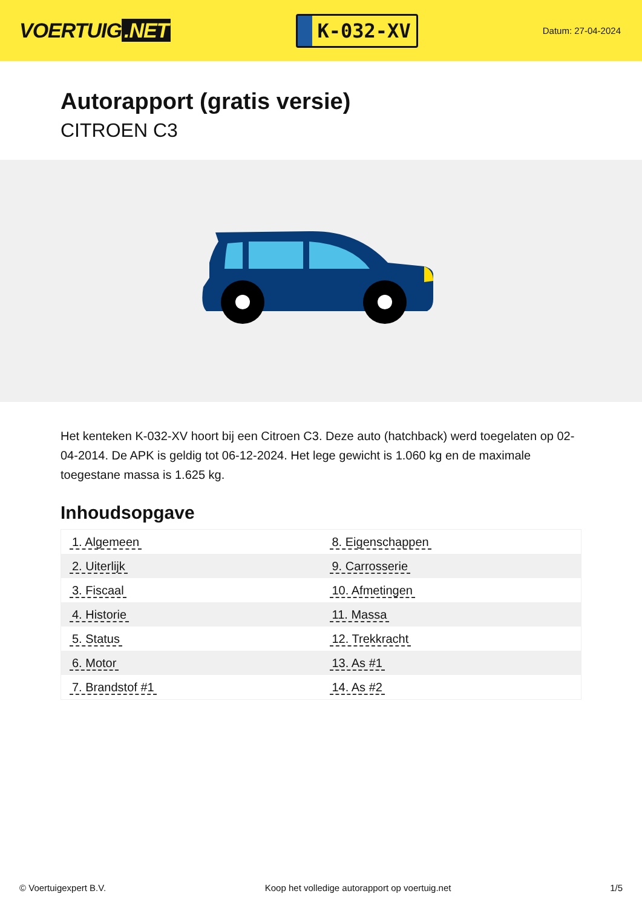VOERTUIG.NET
K-032-XV
Datum: 27-04-2024
Autorapport (gratis versie)
CITROEN C3
Het kenteken K-032-XV hoort bij een Citroen C3. Deze auto (hatchback) werd toegelaten op 02-04-2014. De APK is geldig tot 06-12-2024. Het lege gewicht is 1.060 kg en de maximale toegestane massa is 1.625 kg.
Inhoudsopgave
| 1. Algemeen | 8. Eigenschappen |
| 2. Uiterlijk | 9. Carrosserie |
| 3. Fiscaal | 10. Afmetingen |
| 4. Historie | 11. Massa |
| 5. Status | 12. Trekkracht |
| 6. Motor | 13. As #1 |
| 7. Brandstof #1 | 14. As #2 |
© Voertuigexpert B.V. Koop het volledige autorapport op voertuig.net 1/5